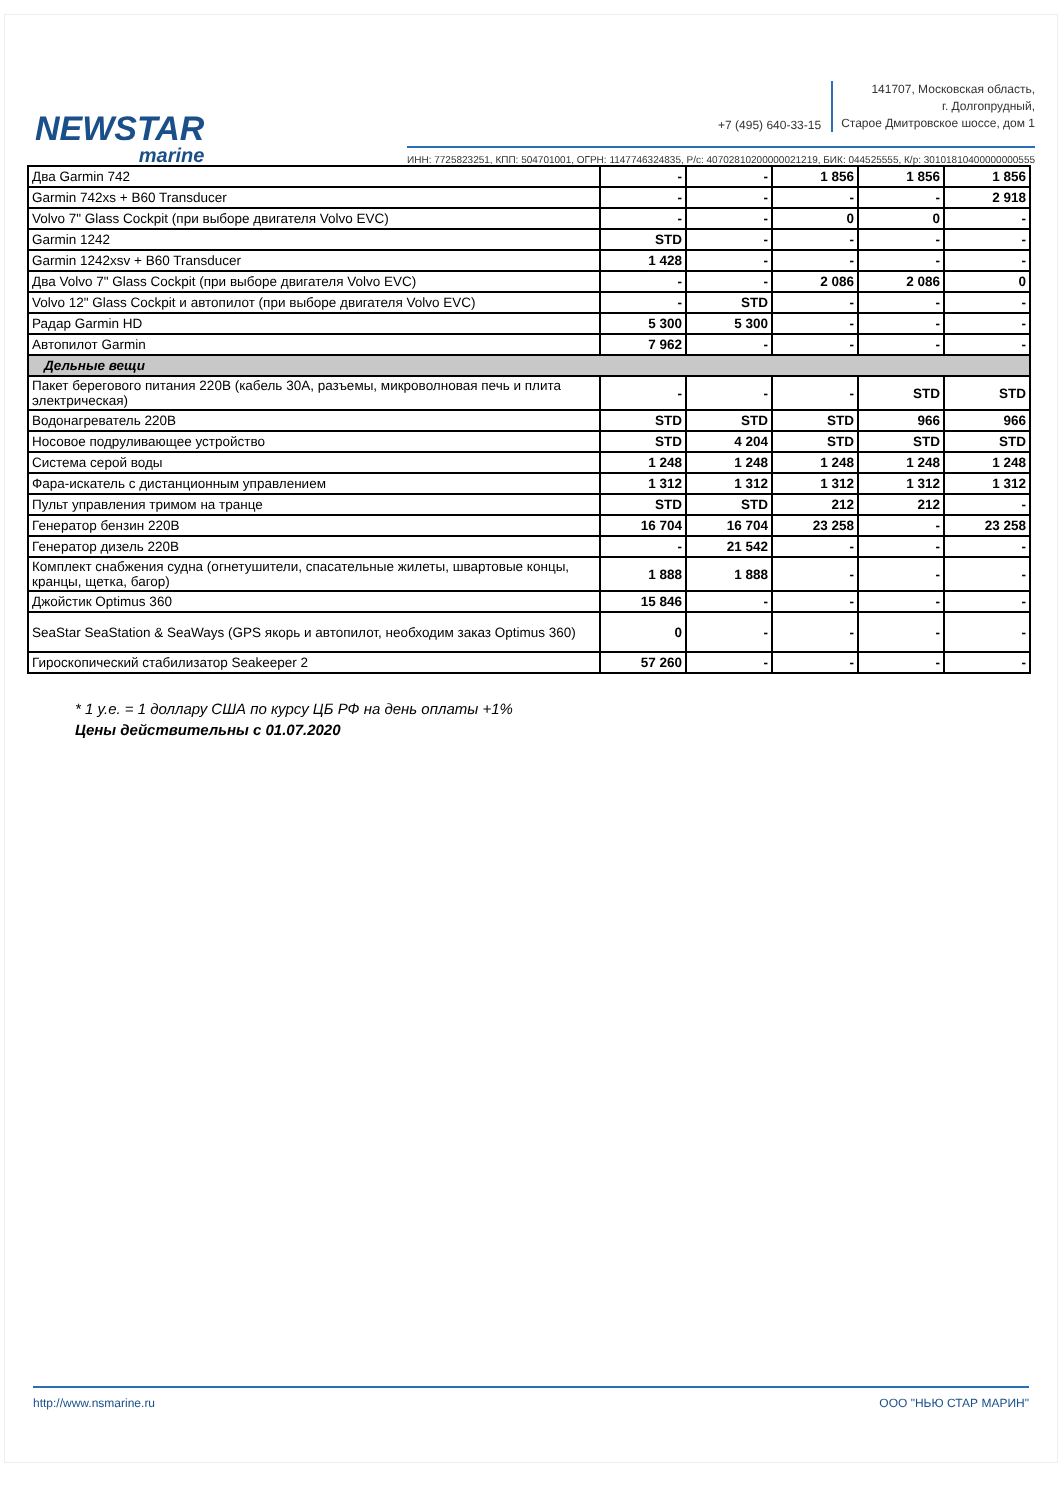NEWSTAR
marine
+7 (495) 640-33-15
141707, Московская область,
г. Долгопрудный,
Старое Дмитровское шоссе, дом 1
ИНН: 7725823251, КПП: 504701001, ОГРН: 1147746324835, Р/с: 40702810200000021219, БИК: 044525555, К/р: 30101810400000000555
| Два Garmin 742 | - | - | 1 856 | 1 856 | 1 856 |
| Garmin 742xs + B60 Transducer | - | - | - | - | 2 918 |
| Volvo 7" Glass Cockpit (при выборе двигателя Volvo EVC) | - | - | 0 | 0 | - |
| Garmin 1242 | STD | - | - | - | - |
| Garmin 1242xsv + B60 Transducer | 1 428 | - | - | - | - |
| Два Volvo 7" Glass Cockpit (при выборе двигателя Volvo EVC) | - | - | 2 086 | 2 086 | 0 |
| Volvo 12" Glass Cockpit и автопилот (при выборе двигателя Volvo EVC) | - | STD | - | - | - |
| Радар Garmin HD | 5 300 | 5 300 | - | - | - |
| Автопилот Garmin | 7 962 | - | - | - | - |
| Дельные вещи | | | | | |
| Пакет берегового питания 220В (кабель 30А, разъемы, микроволновая печь и плита электрическая) | - | - | - | STD | STD |
| Водонагреватель 220В | STD | STD | STD | 966 | 966 |
| Носовое подруливающее устройство | STD | 4 204 | STD | STD | STD |
| Система серой воды | 1 248 | 1 248 | 1 248 | 1 248 | 1 248 |
| Фара-искатель с дистанционным управлением | 1 312 | 1 312 | 1 312 | 1 312 | 1 312 |
| Пульт управления тримом на транце | STD | STD | 212 | 212 | - |
| Генератор бензин 220В | 16 704 | 16 704 | 23 258 | - | 23 258 |
| Генератор дизель 220В | - | 21 542 | - | - | - |
| Комплект снабжения судна (огнетушители, спасательные жилеты, швартовые концы, кранцы, щетка, багор) | 1 888 | 1 888 | - | - | - |
| Джойстик Optimus 360 | 15 846 | - | - | - | - |
| SeaStar SeaStation & SeaWays (GPS якорь и автопилот, необходим заказ Optimus 360) | 0 | - | - | - | - |
| Гироскопический стабилизатор Seakeeper 2 | 57 260 | - | - | - | - |
* 1 у.е. = 1 доллару США по курсу ЦБ РФ на день оплаты +1%
Цены действительны с 01.07.2020
http://www.nsmarine.ru ООО "НЬЮ СТАР МАРИН"